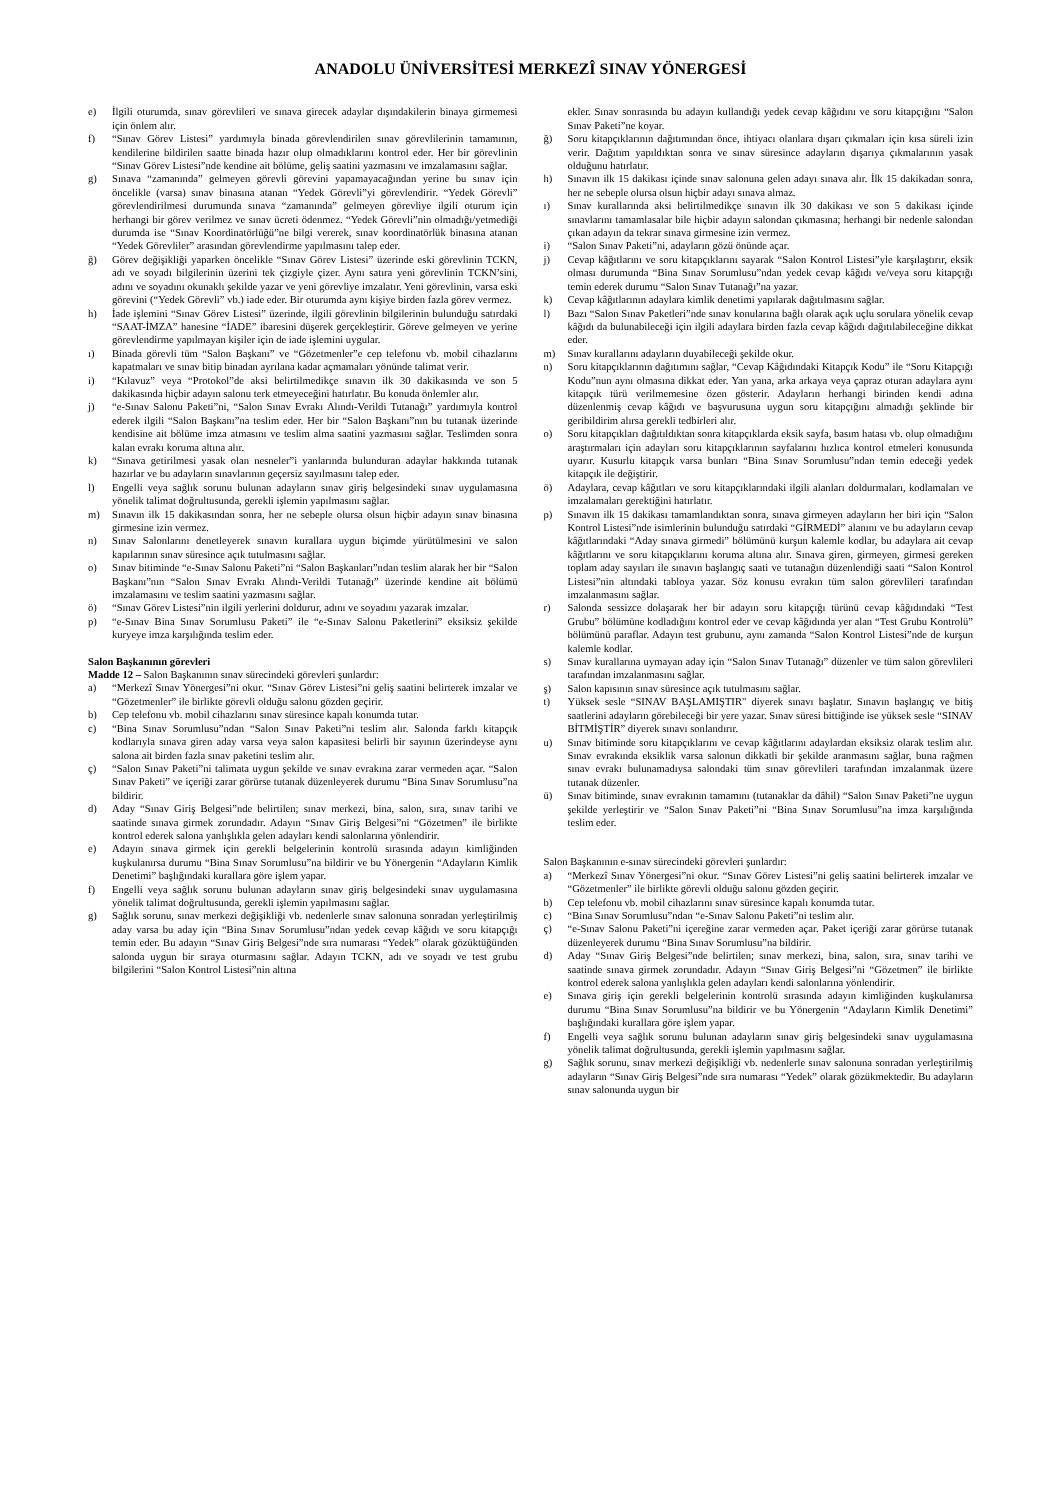ANADOLU ÜNİVERSİTESİ MERKEZÎ SINAV YÖNERGESİ
e) İlgili oturumda, sınav görevlileri ve sınava girecek adaylar dışındakilerin binaya girmemesi için önlem alır.
f) “Sınav Görev Listesi” yardımıyla binada görevlendirilen sınav görevlilerinin tamamının, kendilerine bildirilen saatte binada hazır olup olmadıklarını kontrol eder. Her bir görevlinin “Sınav Görev Listesi”nde kendine ait bölüme, geliş saatini yazmasını ve imzalamasını sağlar.
g) Sınava “zamanında” gelmeyen görevli görevini yapamayacağından yerine bu sınav için öncelikle (varsa) sınav binasına atanan “Yedek Görevli”yi görevlendirir. “Yedek Görevli” görevlendirilmesi durumunda sınava “zamanında” gelmeyen görevliye ilgili oturum için herhangi bir görev verilmez ve sınav ücreti ödenmez. “Yedek Görevli”nin olmadığı/yetmediği durumda ise “Sınav Koordinatörlüğü”ne bilgi vererek, sınav koordinatörlük binasına atanan “Yedek Görevliler” arasından görevlendirme yapılmasını talep eder.
ğ) Görev değişikliği yaparken öncelikle “Sınav Görev Listesi” üzerinde eski görevlinin TCKN, adı ve soyadı bilgilerinin üzerini tek çizgiyle çizer. Aynı satıra yeni görevlinin TCKN’sini, adını ve soyadını okunaklı şekilde yazar ve yeni görevliye imzalatır. Yeni görevlinin, varsa eski görevini (“Yedek Görevli” vb.) iade eder. Bir oturumda aynı kişiye birden fazla görev vermez.
h) İade işlemini “Sınav Görev Listesi” üzerinde, ilgili görevlinin bilgilerinin bulunduğu satırdaki “SAAT-İMZA” hanesine “İADE” ibaresini düşerek gerçekleştirir. Göreve gelmeyen ve yerine görevlendirme yapılmayan kişiler için de iade işlemini uygular.
ı) Binada görevli tüm “Salon Başkanı” ve “Gözetmenler”e cep telefonu vb. mobil cihazlarını kapatmaları ve sınav bitip binadan ayrılana kadar açmamaları yönünde talimat verir.
i) “Kılavuz” veya “Protokol”de aksi belirtilmedikçe sınavın ilk 30 dakikasında ve son 5 dakikasında hiçbir adayın salonu terk etmeyeceğini hatırlatır. Bu konuda önlemler alır.
j) “e-Sınav Salonu Paketi”ni, “Salon Sınav Evrakı Alındı-Verildi Tutanağı” yardımıyla kontrol ederek ilgili “Salon Başkanı”na teslim eder. Her bir “Salon Başkanı”nın bu tutanak üzerinde kendisine ait bölüme imza atmasını ve teslim alma saatini yazmasını sağlar. Teslimden sonra kalan evrakı koruma altına alır.
k) “Sınava getirilmesi yasak olan nesneler”i yanlarında bulunduran adaylar hakkında tutanak hazırlar ve bu adayların sınavlarının geçersiz sayılmasını talep eder.
l) Engelli veya sağlık sorunu bulunan adayların sınav giriş belgesindeki sınav uygulamasına yönelik talimat doğrultusunda, gerekli işlemin yapılmasını sağlar.
m) Sınavın ilk 15 dakikasından sonra, her ne sebeple olursa olsun hiçbir adayın sınav binasına girmesine izin vermez.
n) Sınav Salonlarını denetleyerek sınavın kurallara uygun biçimde yürütülmesini ve salon kapılarının sınav süresince açık tutulmasını sağlar.
o) Sınav bitiminde “e-Sınav Salonu Paketi”ni “Salon Başkanları”ndan teslim alarak her bir “Salon Başkanı”nın “Salon Sınav Evrakı Alındı-Verildi Tutanağı” üzerinde kendine ait bölümü imzalamasını ve teslim saatini yazmasını sağlar.
ö) “Sınav Görev Listesi”nin ilgili yerlerini doldurur, adını ve soyadını yazarak imzalar.
p) “e-Sınav Bina Sınav Sorumlusu Paketi” ile “e-Sınav Salonu Paketlerini” eksiksiz şekilde kuryeye imza karşılığında teslim eder.
Salon Başkanının görevleri
Madde 12 – Salon Başkanının sınav sürecindeki görevleri şunlardır:
a) “Merkezî Sınav Yönergesi”ni okur. “Sınav Görev Listesi”ni geliş saatini belirterek imzalar ve “Gözetmenler” ile birlikte görevli olduğu salonu gözden geçirir.
b) Cep telefonu vb. mobil cihazlarını sınav süresince kapalı konumda tutar.
c) “Bina Sınav Sorumlusu”ndan “Salon Sınav Paketi”ni teslim alır. Salonda farklı kitapçık kodlarıyla sınava giren aday varsa veya salon kapasitesi belirli bir sayının üzerindeyse aynı salona ait birden fazla sınav paketini teslim alır.
ç) “Salon Sınav Paketi”ni talimata uygun şekilde ve sınav evrakına zarar vermeden açar. “Salon Sınav Paketi” ve içeriği zarar görürse tutanak düzenleyerek durumu “Bina Sınav Sorumlusu”na bildirir.
d) Aday “Sınav Giriş Belgesi”nde belirtilen; sınav merkezi, bina, salon, sıra, sınav tarihi ve saatinde sınava girmek zorundadır. Adayın “Sınav Giriş Belgesi”ni “Gözetmen” ile birlikte kontrol ederek salona yanlışlıkla gelen adayları kendi salonlarına yönlendirir.
e) Adayın sınava girmek için gerekli belgelerinin kontrolü sırasında adayın kimliğinden kuşkulanırsa durumu “Bina Sınav Sorumlusu”na bildirir ve bu Yönergenin “Adayların Kimlik Denetimi” başlığındaki kurallara göre işlem yapar.
f) Engelli veya sağlık sorunu bulunan adayların sınav giriş belgesindeki sınav uygulamasına yönelik talimat doğrultusunda, gerekli işlemin yapılmasını sağlar.
g) Sağlık sorunu, sınav merkezi değişikliği vb. nedenlerle sınav salonuna sonradan yerleştirilmiş aday varsa bu aday için “Bina Sınav Sorumlusu”ndan yedek cevap kâğıdı ve soru kitapçığı temin eder. Bu adayın “Sınav Giriş Belgesi”nde sıra numarası “Yedek” olarak gözüktüğünden salonda uygun bir sıraya oturmasını sağlar. Adayın TCKN, adı ve soyadı ve test grubu bilgilerini “Salon Kontrol Listesi”nin altına
ekler. Sınav sonrasında bu adayın kullandığı yedek cevap kâğıdını ve soru kitapçığını “Salon Sınav Paketi”ne koyar.
ğ) Soru kitapçıklarının dağıtımından önce, ihtiyacı olanlara dışarı çıkmaları için kısa süreli izin verir. Dağıtım yapıldıktan sonra ve sınav süresince adayların dışarıya çıkmalarının yasak olduğunu hatırlatır.
h) Sınavın ilk 15 dakikası içinde sınav salonuna gelen adayı sınava alır. İlk 15 dakikadan sonra, her ne sebeple olursa olsun hiçbir adayı sınava almaz.
ı) Sınav kurallarında aksi belirtilmedikçe sınavın ilk 30 dakikası ve son 5 dakikası içinde sınavlarını tamamlasalar bile hiçbir adayın salondan çıkmasına; herhangi bir nedenle salondan çıkan adayın da tekrar sınava girmesine izin vermez.
i) “Salon Sınav Paketi”ni, adayların gözü önünde açar.
j) Cevap kâğıtlarını ve soru kitapçıklarını sayarak “Salon Kontrol Listesi”yle karşılaştırır, eksik olması durumunda “Bina Sınav Sorumlusu”ndan yedek cevap kâğıdı ve/veya soru kitapçığı temin ederek durumu “Salon Sınav Tutanağı”na yazar.
k) Cevap kâğıtlarının adaylara kimlik denetimi yapılarak dağıtılmasını sağlar.
l) Bazı “Salon Sınav Paketleri”nde sınav konularına bağlı olarak açık uçlu sorulara yönelik cevap kâğıdı da bulunabileceği için ilgili adaylara birden fazla cevap kâğıdı dağıtılabileceğine dikkat eder.
m) Sınav kurallarını adayların duyabileceği şekilde okur.
n) Soru kitapçıklarının dağıtımını sağlar, “Cevap Kâğıdındaki Kitapçık Kodu” ile “Soru Kitapçığı Kodu”nun aynı olmasına dikkat eder. Yan yana, arka arkaya veya çapraz oturan adaylara aynı kitapçık türü verilmemesine özen gösterir. Adayların herhangi birinden kendi adına düzenlenmiş cevap kâğıdı ve başvurusuna uygun soru kitapçığını almadığı şeklinde bir geribildirim alırsa gerekli tedbirleri alır.
o) Soru kitapçıkları dağıtıldıktan sonra kitapçıklarda eksik sayfa, basım hatası vb. olup olmadığını araştırmaları için adayları soru kitapçıklarının sayfalarını hızlıca kontrol etmeleri konusunda uyarır. Kusurlu kitapçık varsa bunları “Bina Sınav Sorumlusu”ndan temin edeceği yedek kitapçık ile değiştirir.
ö) Adaylara, cevap kâğıtları ve soru kitapçıklarındaki ilgili alanları doldurmaları, kodlamaları ve imzalamaları gerektiğini hatırlatır.
p) Sınavın ilk 15 dakikası tamamlandıktan sonra, sınava girmeyen adayların her biri için “Salon Kontrol Listesi”nde isimlerinin bulunduğu satırdaki “GİRMEDİ” alanını ve bu adayların cevap kâğıtlarındaki “Aday sınava girmedi” bölümünü kurşun kalemle kodlar, bu adaylara ait cevap kâğıtlarını ve soru kitapçıklarını koruma altına alır. Sınava giren, girmeyen, girmesi gereken toplam aday sayıları ile sınavın başlangıç saati ve tutanağın düzenlendiği saati “Salon Kontrol Listesi”nin altındaki tabloya yazar. Söz konusu evrakın tüm salon görevlileri tarafından imzalanmasını sağlar.
r) Salonda sessizce dolaşarak her bir adayın soru kitapçığı türünü cevap kâğıdındaki “Test Grubu” bölümüne kodladığını kontrol eder ve cevap kâğıdında yer alan “Test Grubu Kontrolü” bölümünü paraflar. Adayın test grubunu, aynı zamanda “Salon Kontrol Listesi”nde de kurşun kalemle kodlar.
s) Sınav kurallarına uymayan aday için “Salon Sınav Tutanağı” düzenler ve tüm salon görevlileri tarafından imzalanmasını sağlar.
ş) Salon kapısının sınav süresince açık tutulmasını sağlar.
t) Yüksek sesle “SINAV BAŞLAMIŞTIR" diyerek sınavı başlatır. Sınavın başlangıç ve bitiş saatlerini adayların görebileceği bir yere yazar. Sınav süresi bittiğinde ise yüksek sesle “SINAV BİTMİŞTİR” diyerek sınavı sonlandırır.
u) Sınav bitiminde soru kitapçıklarını ve cevap kâğıtlarını adaylardan eksiksiz olarak teslim alır. Sınav evrakında eksiklik varsa salonun dikkatli bir şekilde aranmasını sağlar, buna rağmen sınav evrakı bulunamadıysa salondaki tüm sınav görevlileri tarafından imzalanmak üzere tutanak düzenler.
ü) Sınav bitiminde, sınav evrakının tamamını (tutanaklar da dâhil) “Salon Sınav Paketi”ne uygun şekilde yerleştirir ve “Salon Sınav Paketi”ni “Bina Sınav Sorumlusu”na imza karşılığında teslim eder.
Salon Başkanının e-sınav sürecindeki görevleri şunlardır:
a) “Merkezî Sınav Yönergesi”ni okur. “Sınav Görev Listesi”ni geliş saatini belirterek imzalar ve “Gözetmenler” ile birlikte görevli olduğu salonu gözden geçirir.
b) Cep telefonu vb. mobil cihazlarını sınav süresince kapalı konumda tutar.
c) “Bina Sınav Sorumlusu”ndan “e-Sınav Salonu Paketi”ni teslim alır.
ç) “e-Sınav Salonu Paketi”ni içereğine zarar vermeden açar. Paket içeriği zarar görürse tutanak düzenleyerek durumu “Bina Sınav Sorumlusu”na bildirir.
d) Aday “Sınav Giriş Belgesi”nde belirtilen; sınav merkezi, bina, salon, sıra, sınav tarihi ve saatinde sınava girmek zorundadır. Adayın “Sınav Giriş Belgesi”ni “Gözetmen” ile birlikte kontrol ederek salona yanlışlıkla gelen adayları kendi salonlarına yönlendirir.
e) Sınava giriş için gerekli belgelerinin kontrolü sırasında adayın kimliğinden kuşkulanırsa durumu “Bina Sınav Sorumlusu”na bildirir ve bu Yönergenin “Adayların Kimlik Denetimi” başlığındaki kurallara göre işlem yapar.
f) Engelli veya sağlık sorunu bulunan adayların sınav giriş belgesindeki sınav uygulamasına yönelik talimat doğrultusunda, gerekli işlemin yapılmasını sağlar.
g) Sağlık sorunu, sınav merkezi değişikliği vb. nedenlerle sınav salonuna sonradan yerleştirilmiş adayların “Sınav Giriş Belgesi”nde sıra numarası “Yedek” olarak gözükmektedir. Bu adayların sınav salonunda uygun bir